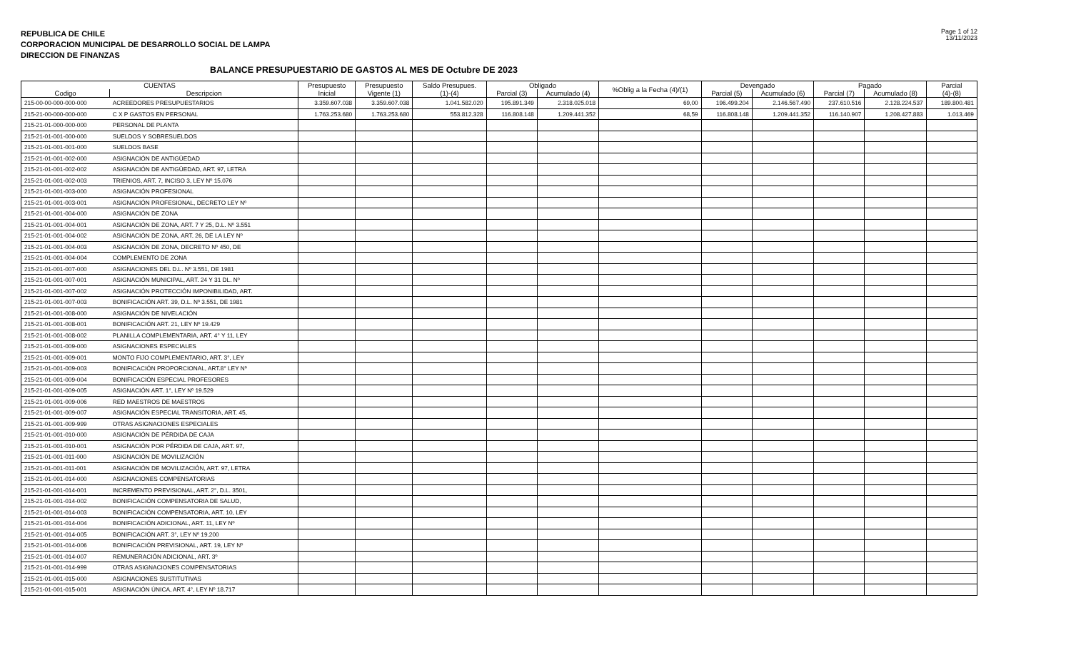REPUBLICA DE CHILE
CORPORACION MUNICIPAL DE DESARROLLO SOCIAL DE LAMPA
DIRECCION DE FINANZAS
Page 1 of 12
13/11/2023
BALANCE PRESUPUESTARIO DE GASTOS AL MES DE Octubre DE 2023
| CUENTAS | | Presupuesto | Presupuesto | Saldo Presupues. | Obligado | | %Oblig a la Fecha (4)/(1) | Devengado | | Pagado | | Parcial |
| --- | --- | --- | --- | --- | --- | --- | --- | --- | --- | --- | --- | --- |
| Codigo | Descripcion | Inicial | Vigente (1) | (1)-(4) | Parcial (3) | Acumulado (4) | | Parcial (5) | Acumulado (6) | Parcial (7) | Acumulado (8) | (4)-(8) |
| 215-00-00-000-000-000 | ACREEDORES PRESUPUESTARIOS | 3.359.607.038 | 3.359.607.038 | 1.041.582.020 | 195.891.349 | 2.318.025.018 | 69,00 | 196.499.204 | 2.146.567.490 | 237.610.516 | 2.128.224.537 | 189.800.481 |
| 215-21-00-000-000-000 | C X P GASTOS EN PERSONAL | 1.763.253.680 | 1.763.253.680 | 553.812.328 | 116.808.148 | 1.209.441.352 | 68,59 | 116.808.148 | 1.209.441.352 | 116.140.907 | 1.208.427.883 | 1.013.469 |
| 215-21-01-000-000-000 | PERSONAL DE PLANTA | | | | | | | | | | | |
| 215-21-01-001-000-000 | SUELDOS Y SOBRESUELDOS | | | | | | | | | | | |
| 215-21-01-001-001-000 | SUELDOS BASE | | | | | | | | | | | |
| 215-21-01-001-002-000 | ASIGNACIÓN DE ANTIGÜEDAD | | | | | | | | | | | |
| 215-21-01-001-002-002 | ASIGNACIÓN DE ANTIGÜEDAD, ART. 97, LETRA | | | | | | | | | | | |
| 215-21-01-001-002-003 | TRIENIOS, ART. 7, INCISO 3, LEY Nº 15.076 | | | | | | | | | | | |
| 215-21-01-001-003-000 | ASIGNACIÓN PROFESIONAL | | | | | | | | | | | |
| 215-21-01-001-003-001 | ASIGNACIÓN PROFESIONAL, DECRETO LEY Nº | | | | | | | | | | | |
| 215-21-01-001-004-000 | ASIGNACIÓN DE ZONA | | | | | | | | | | | |
| 215-21-01-001-004-001 | ASIGNACIÓN DE ZONA, ART. 7 Y 25, D.L. Nº 3.551 | | | | | | | | | | | |
| 215-21-01-001-004-002 | ASIGNACIÓN DE ZONA, ART. 26, DE LA LEY Nº | | | | | | | | | | | |
| 215-21-01-001-004-003 | ASIGNACIÓN DE ZONA, DECRETO Nº 450, DE | | | | | | | | | | | |
| 215-21-01-001-004-004 | COMPLEMENTO DE ZONA | | | | | | | | | | | |
| 215-21-01-001-007-000 | ASIGNACIONES DEL D.L. Nº 3.551, DE 1981 | | | | | | | | | | | |
| 215-21-01-001-007-001 | ASIGNACIÓN MUNICIPAL, ART. 24 Y 31 DL. Nº | | | | | | | | | | | |
| 215-21-01-001-007-002 | ASIGNACIÓN PROTECCIÓN IMPONIBILIDAD, ART. | | | | | | | | | | | |
| 215-21-01-001-007-003 | BONIFICACIÓN ART. 39, D.L. Nº 3.551, DE 1981 | | | | | | | | | | | |
| 215-21-01-001-008-000 | ASIGNACIÓN DE NIVELACIÓN | | | | | | | | | | | |
| 215-21-01-001-008-001 | BONIFICACIÓN ART. 21, LEY Nº 19.429 | | | | | | | | | | | |
| 215-21-01-001-008-002 | PLANILLA COMPLEMENTARIA, ART. 4° Y 11, LEY | | | | | | | | | | | |
| 215-21-01-001-009-000 | ASIGNACIONES ESPECIALES | | | | | | | | | | | |
| 215-21-01-001-009-001 | MONTO FIJO COMPLEMENTARIO, ART. 3°, LEY | | | | | | | | | | | |
| 215-21-01-001-009-003 | BONIFICACIÓN PROPORCIONAL, ART.8° LEY Nº | | | | | | | | | | | |
| 215-21-01-001-009-004 | BONIFICACIÓN ESPECIAL PROFESORES | | | | | | | | | | | |
| 215-21-01-001-009-005 | ASIGNACIÓN ART. 1°, LEY Nº 19.529 | | | | | | | | | | | |
| 215-21-01-001-009-006 | RED MAESTROS DE MAESTROS | | | | | | | | | | | |
| 215-21-01-001-009-007 | ASIGNACIÓN ESPECIAL TRANSITORIA, ART. 45, | | | | | | | | | | | |
| 215-21-01-001-009-999 | OTRAS ASIGNACIONES ESPECIALES | | | | | | | | | | | |
| 215-21-01-001-010-000 | ASIGNACIÓN DE PÉRDIDA DE CAJA | | | | | | | | | | | |
| 215-21-01-001-010-001 | ASIGNACIÓN POR PÉRDIDA DE CAJA, ART. 97, | | | | | | | | | | | |
| 215-21-01-001-011-000 | ASIGNACIÓN DE MOVILIZACIÓN | | | | | | | | | | | |
| 215-21-01-001-011-001 | ASIGNACIÓN DE MOVILIZACIÓN, ART. 97, LETRA | | | | | | | | | | | |
| 215-21-01-001-014-000 | ASIGNACIONES COMPENSATORIAS | | | | | | | | | | | |
| 215-21-01-001-014-001 | INCREMENTO PREVISIONAL, ART. 2°, D.L. 3501, | | | | | | | | | | | |
| 215-21-01-001-014-002 | BONIFICACIÓN COMPENSATORIA DE SALUD, | | | | | | | | | | | |
| 215-21-01-001-014-003 | BONIFICACIÓN COMPENSATORIA, ART. 10, LEY | | | | | | | | | | | |
| 215-21-01-001-014-004 | BONIFICACIÓN ADICIONAL, ART. 11, LEY Nº | | | | | | | | | | | |
| 215-21-01-001-014-005 | BONIFICACIÓN ART. 3°, LEY Nº 19.200 | | | | | | | | | | | |
| 215-21-01-001-014-006 | BONIFICACIÓN PREVISIONAL, ART. 19, LEY Nº | | | | | | | | | | | |
| 215-21-01-001-014-007 | REMUNERACIÓN ADICIONAL, ART. 3º | | | | | | | | | | | |
| 215-21-01-001-014-999 | OTRAS ASIGNACIONES COMPENSATORIAS | | | | | | | | | | | |
| 215-21-01-001-015-000 | ASIGNACIONES SUSTITUTIVAS | | | | | | | | | | | |
| 215-21-01-001-015-001 | ASIGNACIÓN ÚNICA, ART. 4°, LEY Nº 18.717 | | | | | | | | | | | |